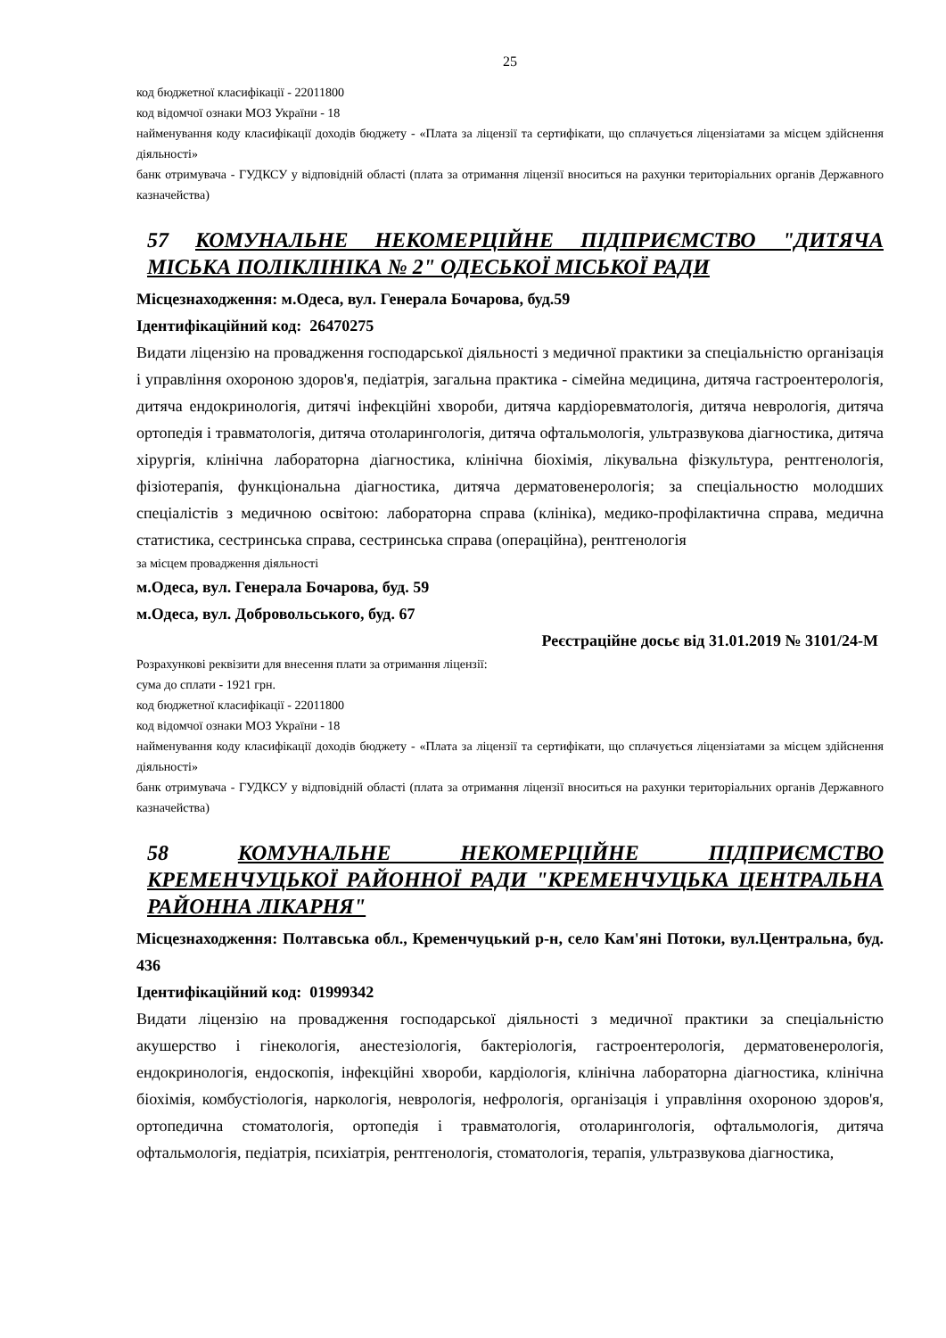25
код бюджетної класифікації - 22011800
код відомчої ознаки МОЗ України - 18
найменування коду класифікації доходів бюджету - «Плата за ліцензії та сертифікати, що сплачується ліцензіатами за місцем здійснення діяльності»
банк отримувача - ГУДКСУ у відповідній області (плата за отримання ліцензії вноситься на рахунки територіальних органів Державного казначейства)
57 КОМУНАЛЬНЕ НЕКОМЕРЦІЙНЕ ПІДПРИЄМСТВО "ДИТЯЧА МІСЬКА ПОЛІКЛІНІКА № 2" ОДЕСЬКОЇ МІСЬКОЇ РАДИ
Місцезнаходження: м.Одеса, вул. Генерала Бочарова, буд.59
Ідентифікаційний код: 26470275
Видати ліцензію на провадження господарської діяльності з медичної практики за спеціальністю організація і управління охороною здоров'я, педіатрія, загальна практика - сімейна медицина, дитяча гастроентерологія, дитяча ендокринологія, дитячі інфекційні хвороби, дитяча кардіоревматологія, дитяча неврологія, дитяча ортопедія і травматологія, дитяча отоларингологія, дитяча офтальмологія, ультразвукова діагностика, дитяча хірургія, клінічна лабораторна діагностика, клінічна біохімія, лікувальна фізкультура, рентгенологія, фізіотерапія, функціональна діагностика, дитяча дерматовенерологія; за спеціальностю молодших спеціалістів з медичною освітою: лабораторна справа (клініка), медико-профілактична справа, медична статистика, сестринська справа, сестринська справа (операційна), рентгенологія
за місцем провадження діяльності
м.Одеса, вул. Генерала Бочарова, буд. 59
м.Одеса, вул. Добровольського, буд. 67
Реєстраційне досьє від 31.01.2019 № 3101/24-М
Розрахункові реквізити для внесення плати за отримання ліцензії:
сума до сплати - 1921 грн.
код бюджетної класифікації - 22011800
код відомчої ознаки МОЗ України - 18
найменування коду класифікації доходів бюджету - «Плата за ліцензії та сертифікати, що сплачується ліцензіатами за місцем здійснення діяльності»
банк отримувача - ГУДКСУ у відповідній області (плата за отримання ліцензії вноситься на рахунки територіальних органів Державного казначейства)
58 КОМУНАЛЬНЕ НЕКОМЕРЦІЙНЕ ПІДПРИЄМСТВО КРЕМЕНЧУЦЬКОЇ РАЙОННОЇ РАДИ "КРЕМЕНЧУЦЬКА ЦЕНТРАЛЬНА РАЙОННА ЛІКАРНЯ"
Місцезнаходження: Полтавська обл., Кременчуцький р-н, село Кам'яні Потоки, вул.Центральна, буд. 436
Ідентифікаційний код: 01999342
Видати ліцензію на провадження господарської діяльності з медичної практики за спеціальністю акушерство і гінекологія, анестезіологія, бактеріологія, гастроентерологія, дерматовенерологія, ендокринологія, ендоскопія, інфекційні хвороби, кардіологія, клінічна лабораторна діагностика, клінічна біохімія, комбустіологія, наркологія, неврологія, нефрологія, організація і управління охороною здоров'я, ортопедична стоматологія, ортопедія і травматологія, отоларингологія, офтальмологія, дитяча офтальмологія, педіатрія, психіатрія, рентгенологія, стоматологія, терапія, ультразвукова діагностика,